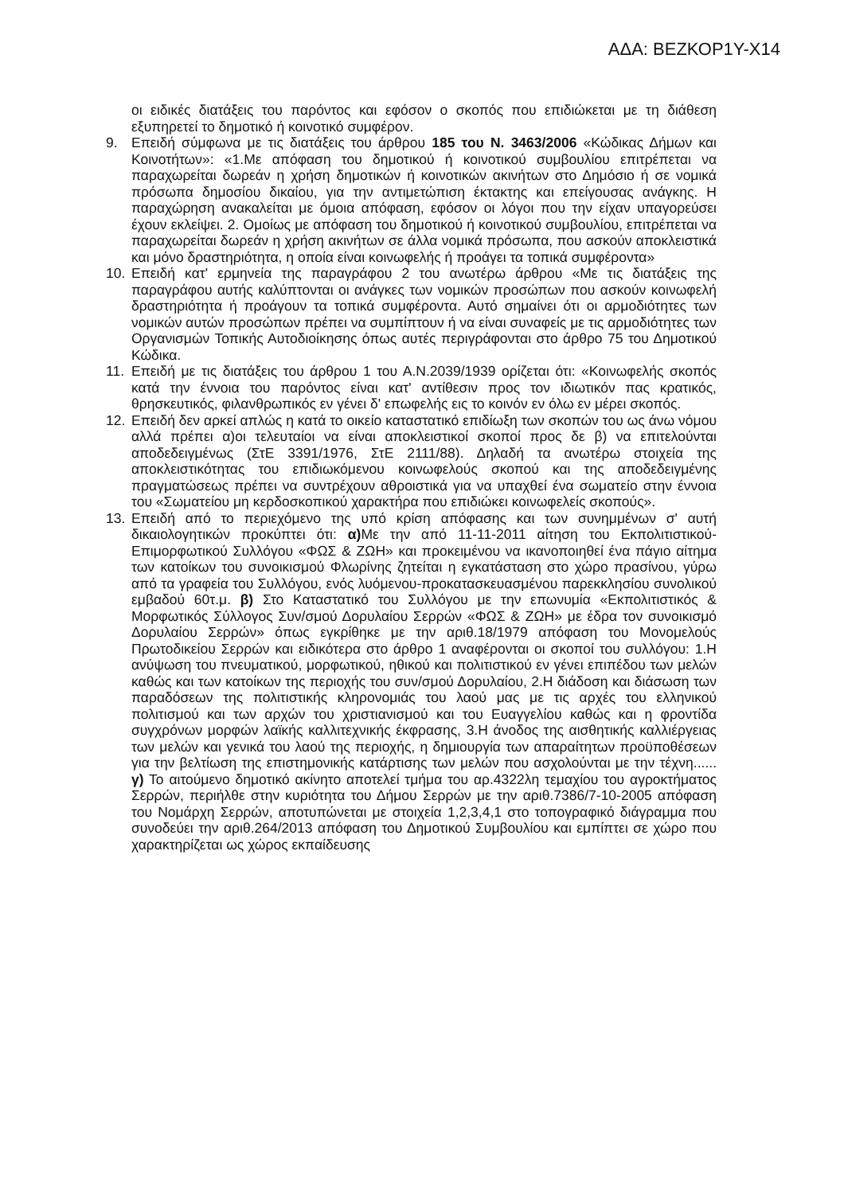ΑΔΑ: ΒΕΖΚΟΡ1Υ-Χ14
οι ειδικές διατάξεις του παρόντος και εφόσον ο σκοπός που επιδιώκεται με τη διάθεση εξυπηρετεί το δημοτικό ή κοινοτικό συμφέρον.
9. Επειδή σύμφωνα με τις διατάξεις του άρθρου 185 του Ν. 3463/2006 «Κώδικας Δήμων και Κοινοτήτων»: «1.Με απόφαση του δημοτικού ή κοινοτικού συμβουλίου επιτρέπεται να παραχωρείται δωρεάν η χρήση δημοτικών ή κοινοτικών ακινήτων στο Δημόσιο ή σε νομικά πρόσωπα δημοσίου δικαίου, για την αντιμετώπιση έκτακτης και επείγουσας ανάγκης. Η παραχώρηση ανακαλείται με όμοια απόφαση, εφόσον οι λόγοι που την είχαν υπαγορεύσει έχουν εκλείψει. 2. Ομοίως με απόφαση του δημοτικού ή κοινοτικού συμβουλίου, επιτρέπεται να παραχωρείται δωρεάν η χρήση ακινήτων σε άλλα νομικά πρόσωπα, που ασκούν αποκλειστικά και μόνο δραστηριότητα, η οποία είναι κοινωφελής ή προάγει τα τοπικά συμφέροντα»
10. Επειδή κατ' ερμηνεία της παραγράφου 2 του ανωτέρω άρθρου «Με τις διατάξεις της παραγράφου αυτής καλύπτονται οι ανάγκες των νομικών προσώπων που ασκούν κοινωφελή δραστηριότητα ή προάγουν τα τοπικά συμφέροντα. Αυτό σημαίνει ότι οι αρμοδιότητες των νομικών αυτών προσώπων πρέπει να συμπίπτουν ή να είναι συναφείς με τις αρμοδιότητες των Οργανισμών Τοπικής Αυτοδιοίκησης όπως αυτές περιγράφονται στο άρθρο 75 του Δημοτικού Κώδικα.
11. Επειδή με τις διατάξεις του άρθρου 1 του Α.Ν.2039/1939 ορίζεται ότι: «Κοινωφελής σκοπός κατά την έννοια του παρόντος είναι κατ' αντίθεσιν προς τον ιδιωτικόν πας κρατικός, θρησκευτικός, φιλανθρωπικός εν γένει δ' επωφελής εις το κοινόν εν όλω εν μέρει σκοπός.
12. Επειδή δεν αρκεί απλώς η κατά το οικείο καταστατικό επιδίωξη των σκοπών του ως άνω νόμου αλλά πρέπει α)οι τελευταίοι να είναι αποκλειστικοί σκοποί προς δε β) να επιτελούνται αποδεδειγμένως (ΣτΕ 3391/1976, ΣτΕ 2111/88). Δηλαδή τα ανωτέρω στοιχεία της αποκλειστικότητας του επιδιωκόμενου κοινωφελούς σκοπού και της αποδεδειγμένης πραγματώσεως πρέπει να συντρέχουν αθροιστικά για να υπαχθεί ένα σωματείο στην έννοια του «Σωματείου μη κερδοσκοπικού χαρακτήρα που επιδιώκει κοινωφελείς σκοπούς».
13. Επειδή από το περιεχόμενο της υπό κρίση απόφασης και των συνημμένων σ' αυτή δικαιολογητικών προκύπτει ότι: α) Με την από 11-11-2011 αίτηση του Εκπολιτιστικού-Επιμορφωτικού Συλλόγου «ΦΩΣ & ΖΩΗ» και προκειμένου να ικανοποιηθεί ένα πάγιο αίτημα των κατοίκων του συνοικισμού Φλωρίνης ζητείται η εγκατάσταση στο χώρο πρασίνου, γύρω από τα γραφεία του Συλλόγου, ενός λυόμενου-προκατασκευασμένου παρεκκλησίου συνολικού εμβαδού 60τ.μ. β) Στο Καταστατικό του Συλλόγου με την επωνυμία «Εκπολιτιστικός & Μορφωτικός Σύλλογος Συν/σμού Δορυλαίου Σερρών «ΦΩΣ & ΖΩΗ» με έδρα τον συνοικισμό Δορυλαίου Σερρών» όπως εγκρίθηκε με την αριθ.18/1979 απόφαση του Μονομελούς Πρωτοδικείου Σερρών και ειδικότερα στο άρθρο 1 αναφέρονται οι σκοποί του συλλόγου: 1.Η ανύψωση του πνευματικού, μορφωτικού, ηθικού και πολιτιστικού εν γένει επιπέδου των μελών καθώς και των κατοίκων της περιοχής του συν/σμού Δορυλαίου, 2.Η διάδοση και διάσωση των παραδόσεων της πολιτιστικής κληρονομιάς του λαού μας με τις αρχές του ελληνικού πολιτισμού και των αρχών του χριστιανισμού και του Ευαγγελίου καθώς και η φροντίδα συγχρόνων μορφών λαϊκής καλλιτεχνικής έκφρασης, 3.Η άνοδος της αισθητικής καλλιέργειας των μελών και γενικά του λαού της περιοχής, η δημιουργία των απαραίτητων προϋποθέσεων για την βελτίωση της επιστημονικής κατάρτισης των μελών που ασχολούνται με την τέχνη...... γ) Το αιτούμενο δημοτικό ακίνητο αποτελεί τμήμα του αρ.4322λη τεμαχίου του αγροκτήματος Σερρών, περιήλθε στην κυριότητα του Δήμου Σερρών με την αριθ.7386/7-10-2005 απόφαση του Νομάρχη Σερρών, αποτυπώνεται με στοιχεία 1,2,3,4,1 στο τοπογραφικό διάγραμμα που συνοδεύει την αριθ.264/2013 απόφαση του Δημοτικού Συμβουλίου και εμπίπτει σε χώρο που χαρακτηρίζεται ως χώρος εκπαίδευσης